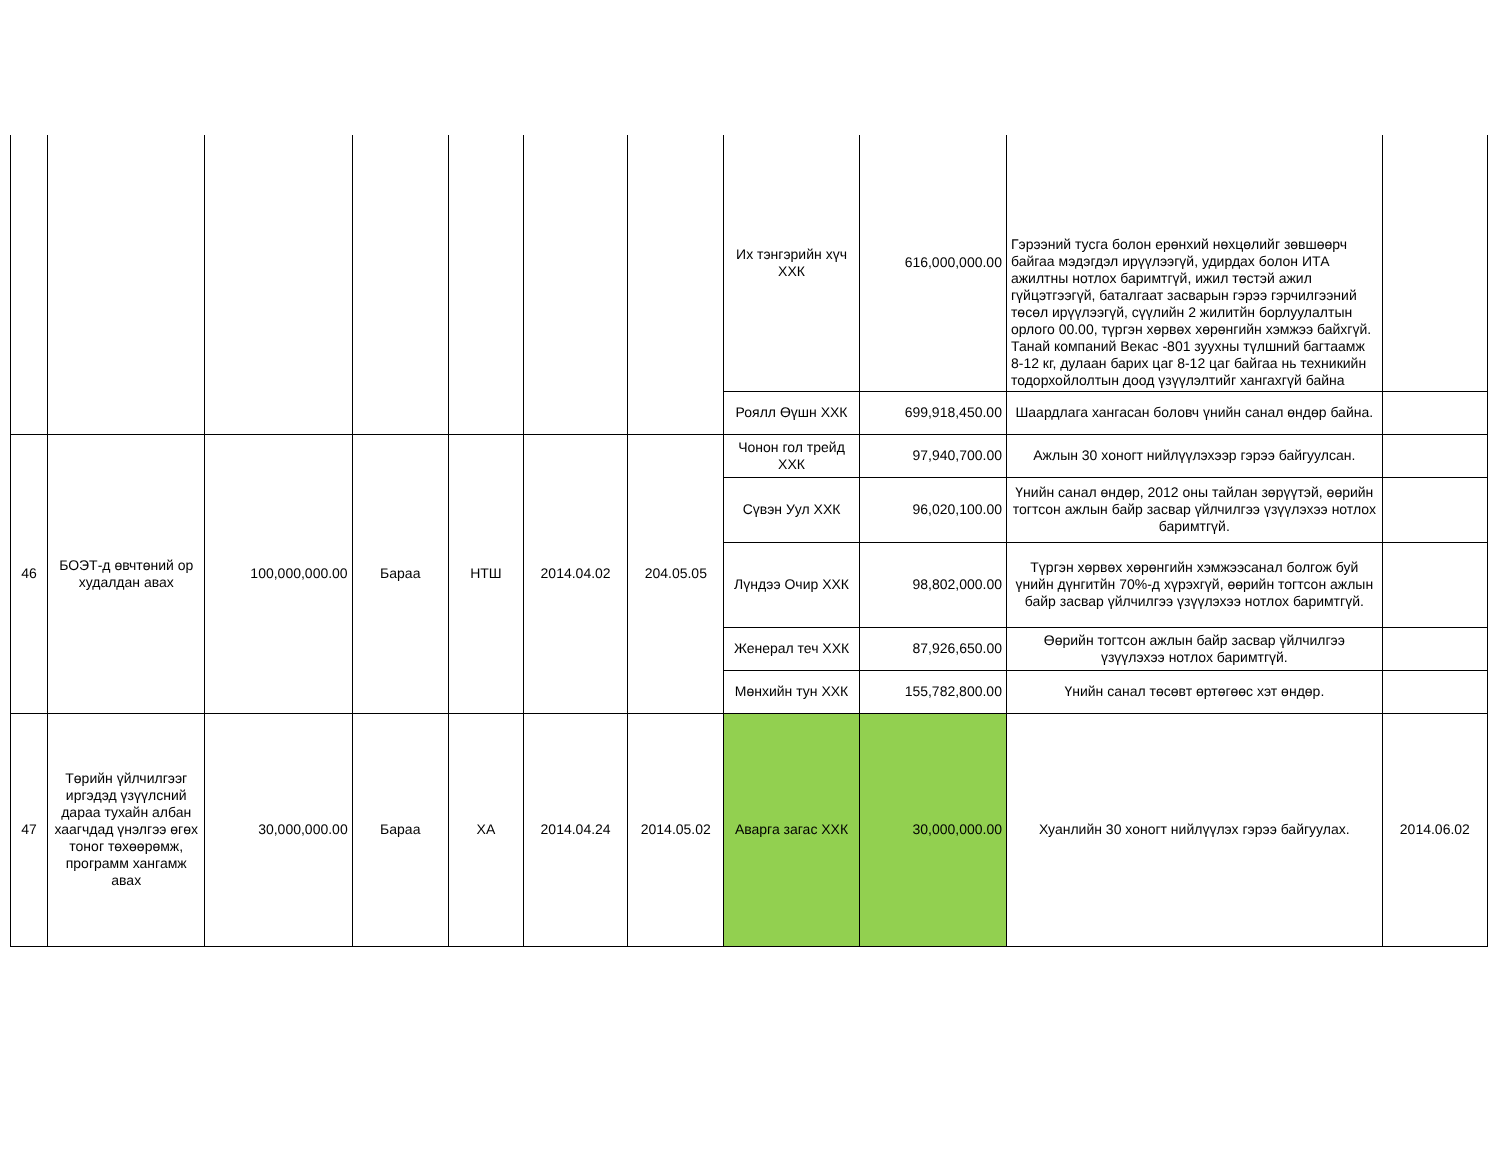| | | | | | | | Их тэнгэрийн хүч ХХК | 616,000,000.00 | Гэрээний тусга болон ерөнхий нөхцөлийг зөвшөөрч байгаа мэдэгдэл ирүүлээгүй, удирдах болон ИТА ажилтны нотлох баримтгүй, ижил төстэй ажил гүйцэтгээгүй, баталгаат засварын гэрээ гэрчилгээний төсөл ирүүлээгүй, сүүлийн 2 жилитйн борлуулалтын орлого 00.00, түргэн хөрвөх хөрөнгийн хэмжээ байхгүй. Танай компаний Векас -801 зуухны түлшний багтаамж 8-12 кг, дулаан барих цаг 8-12 цаг байгаа нь техникийн тодорхойлолтын доод үзүүлэлтийг хангахгүй байна | |
| | | | | | | | Роялл Өүшн ХХК | 699,918,450.00 | Шаардлага хангасан боловч үнийн санал өндөр байна. | |
| 46 | БОЭТ-д өвчтөний ор худалдан авах | 100,000,000.00 | Бараа | НТШ | 2014.04.02 | 204.05.05 | Чонон гол трейд ХХК | 97,940,700.00 | Ажлын 30 хоногт нийлүүлэхээр гэрээ байгуулсан. | |
| | | | | | | | Сүвэн Уул ХХК | 96,020,100.00 | Үнийн санал өндөр, 2012 оны тайлан зөрүүтэй, өөрийн тогтсон ажлын байр засвар үйлчилгээ үзүүлэхээ нотлох баримтгүй. | |
| | | | | | | | Лүндээ Очир ХХК | 98,802,000.00 | Түргэн хөрвөх хөрөнгийн хэмжээсанал болгож буй үнийн дүнгитйн 70%-д хүрэхгүй, өөрийн тогтсон ажлын байр засвар үйлчилгээ үзүүлэхээ нотлох баримтгүй. | |
| | | | | | | | Женерал теч ХХК | 87,926,650.00 | Өөрийн тогтсон ажлын байр засвар үйлчилгээ үзүүлэхээ нотлох баримтгүй. | |
| | | | | | | | Мөнхийн тун ХХК | 155,782,800.00 | Үнийн санал төсөвт өртөгөөс хэт өндөр. | |
| 47 | Төрийн үйлчилгээг иргэдэд үзүүлсний дараа тухайн албан хаагчдад үнэлгээ өгөх тоног төхөөрөмж, программ хангамж авах | 30,000,000.00 | Бараа | ХА | 2014.04.24 | 2014.05.02 | Аварга загас ХХК | 30,000,000.00 | Хуанлийн 30 хоногт нийлүүлэх гэрээ байгуулах. | 2014.06.02 |